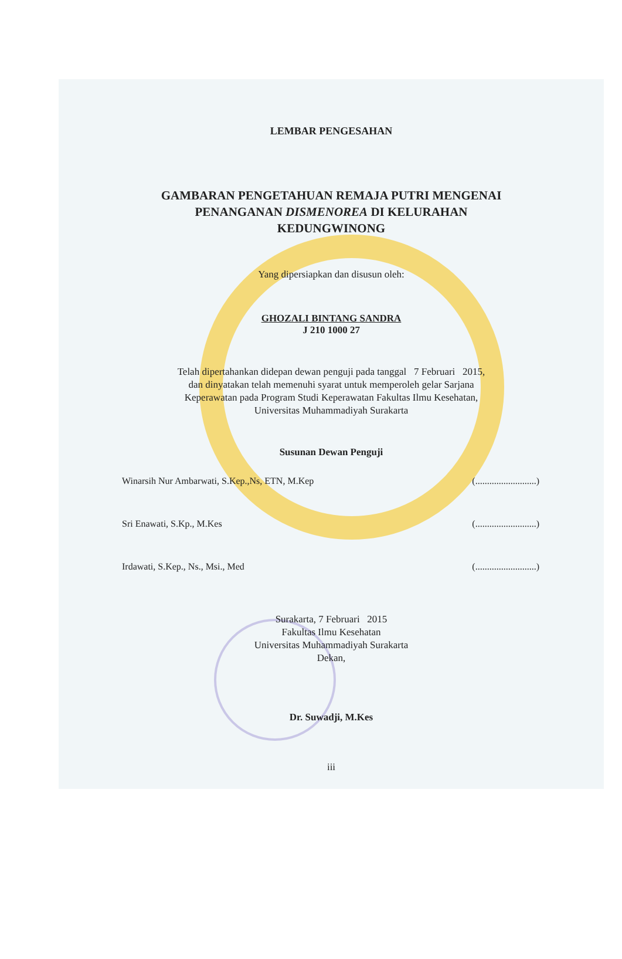LEMBAR PENGESAHAN
GAMBARAN PENGETAHUAN REMAJA PUTRI MENGENAI
PENANGANAN DISMENOREA DI KELURAHAN
KEDUNGWINONG
Yang dipersiapkan dan disusun oleh:
GHOZALI BINTANG SANDRA
J 210 1000 27
Telah dipertahankan didepan dewan penguji pada tanggal 7 Februari 2015,
dan dinyatakan telah memenuhi syarat untuk memperoleh gelar Sarjana
Keperawatan pada Program Studi Keperawatan Fakultas Ilmu Kesehatan,
Universitas Muhammadiyah Surakarta
Susunan Dewan Penguji
Winarsih Nur Ambarwati, S.Kep.,Ns, ETN, M.Kep (..........................)
Sri Enawati, S.Kp., M.Kes (..........................)
Irdawati, S.Kep., Ns., Msi., Med (..........................)
Surakarta, 7 Februari 2015
Fakultas Ilmu Kesehatan
Universitas Muhammadiyah Surakarta
Dekan,
Dr. Suwadji, M.Kes
iii